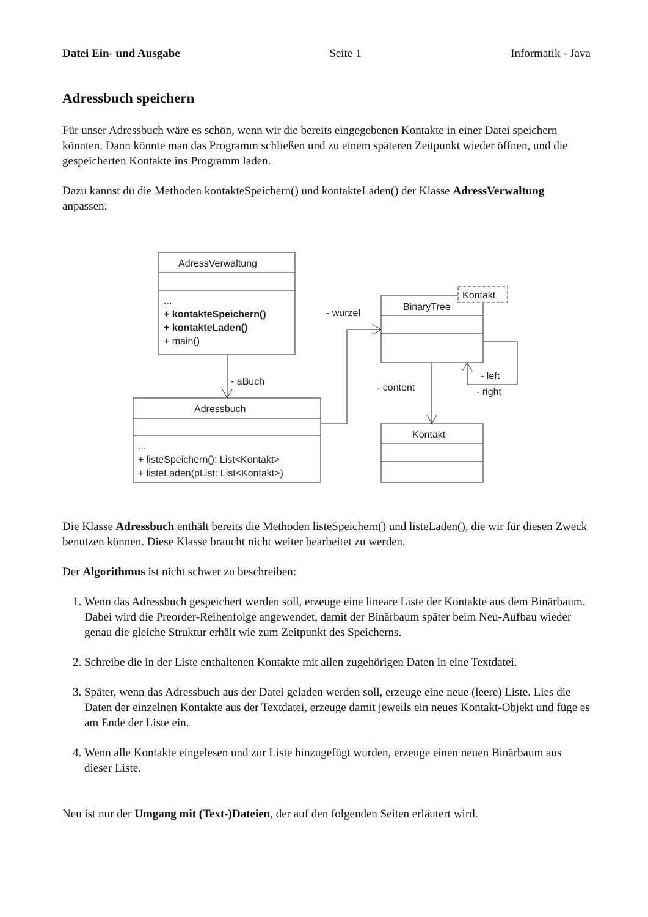Datei Ein- und Ausgabe Seite 1 Informatik - Java
Adressbuch speichern
Für unser Adressbuch wäre es schön, wenn wir die bereits eingegebenen Kontakte in einer Datei speichern könnten. Dann könnte man das Programm schließen und zu einem späteren Zeitpunkt wieder öffnen, und die gespeicherten Kontakte ins Programm laden.
Dazu kannst du die Methoden kontakteSpeichern() und kontakteLaden() der Klasse AdressVerwaltung anpassen:
AdressVerwaltung
...
+ kontakteSpeichern()
+ kontakteLaden()
+ main()
- aBuch
Adressbuch
...
+ listeSpeichern(): List<Kontakt>
+ listeLaden(pList: List<Kontakt>)
- wurzel
BinaryTree
Kontakt
- left
- right
- content
Kontakt
Die Klasse Adressbuch enthält bereits die Methoden listeSpeichern() und listeLaden(), die wir für diesen Zweck benutzen können. Diese Klasse braucht nicht weiter bearbeitet zu werden.
Der Algorithmus ist nicht schwer zu beschreiben:
1. Wenn das Adressbuch gespeichert werden soll, erzeuge eine lineare Liste der Kontakte aus dem Binärbaum. Dabei wird die Preorder-Reihenfolge angewendet, damit der Binärbaum später beim Neu-Aufbau wieder genau die gleiche Struktur erhält wie zum Zeitpunkt des Speicherns.
2. Schreibe die in der Liste enthaltenen Kontakte mit allen zugehörigen Daten in eine Textdatei.
3. Später, wenn das Adressbuch aus der Datei geladen werden soll, erzeuge eine neue (leere) Liste. Lies die Daten der einzelnen Kontakte aus der Textdatei, erzeuge damit jeweils ein neues Kontakt-Objekt und füge es am Ende der Liste ein.
4. Wenn alle Kontakte eingelesen und zur Liste hinzugefügt wurden, erzeuge einen neuen Binärbaum aus dieser Liste.
Neu ist nur der Umgang mit (Text-)Dateien, der auf den folgenden Seiten erläutert wird.